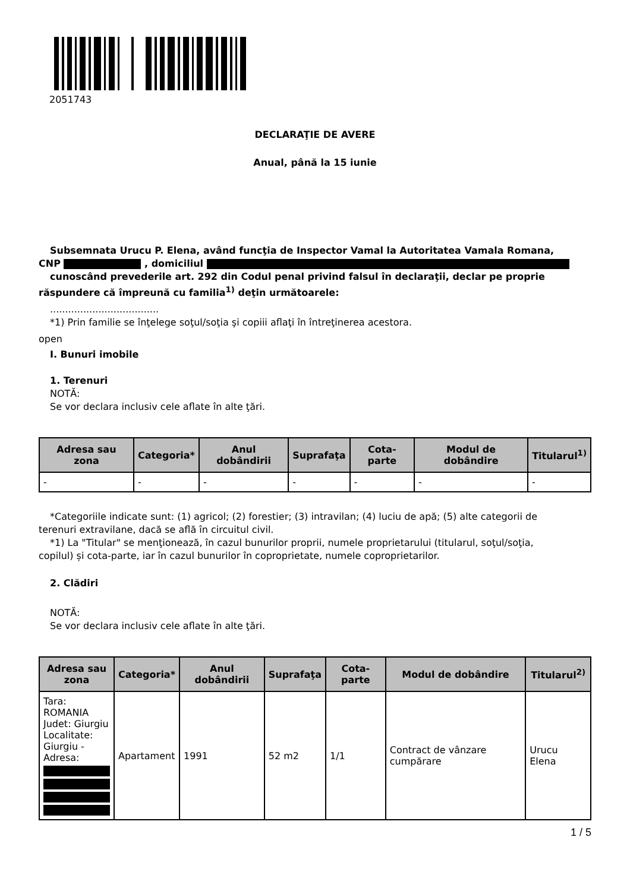2051743
DECLARAŢIE DE AVERE
Anual, până la 15 iunie
Subsemnata Urucu P. Elena, având funcţia de Inspector Vamal la Autoritatea Vamala Romana,
CNP , domiciliul
cunoscând prevederile art. 292 din Codul penal privind falsul în declaraţii, declar pe proprie
răspundere că împreună cu familia<sup>1)</sup> deţin următoarele:
....................................
*1) Prin familie se înţelege soţul/soţia şi copiii aflaţi în întreţinerea acestora.
open
I. Bunuri imobile
1. Terenuri
NOTĂ:
Se vor declara inclusiv cele aflate în alte ţări.
| Adresa sau zona | Categoria* | Anul dobândirii | Suprafaţa | Cota-parte | Modul de dobândire | Titularul<sup>1)</sup> |
| --- | --- | --- | --- | --- | --- | --- |
| - | - | - | - | - | - | - |
*Categoriile indicate sunt: (1) agricol; (2) forestier; (3) intravilan; (4) luciu de apă; (5) alte categorii de
terenuri extravilane, dacă se află în circuitul civil.
*1) La "Titular" se menţionează, în cazul bunurilor proprii, numele proprietarului (titularul, soţul/soţia,
copilul) și cota-parte, iar în cazul bunurilor în coproprietate, numele coproprietarilor.
2. Clădiri
NOTĂ:
Se vor declara inclusiv cele aflate în alte ţări.
| Adresa sau zona | Categoria* | Anul dobândirii | Suprafaţa | Cota-parte | Modul de dobândire | Titularul<sup>2)</sup> |
| --- | --- | --- | --- | --- | --- | --- |
| Tara: ROMANIA Judet: Giurgiu Localitate: Giurgiu - Adresa: | Apartament | 1991 | 52 m2 | 1/1 | Contract de vânzare cumpărare | Urucu Elena |
1 / 5